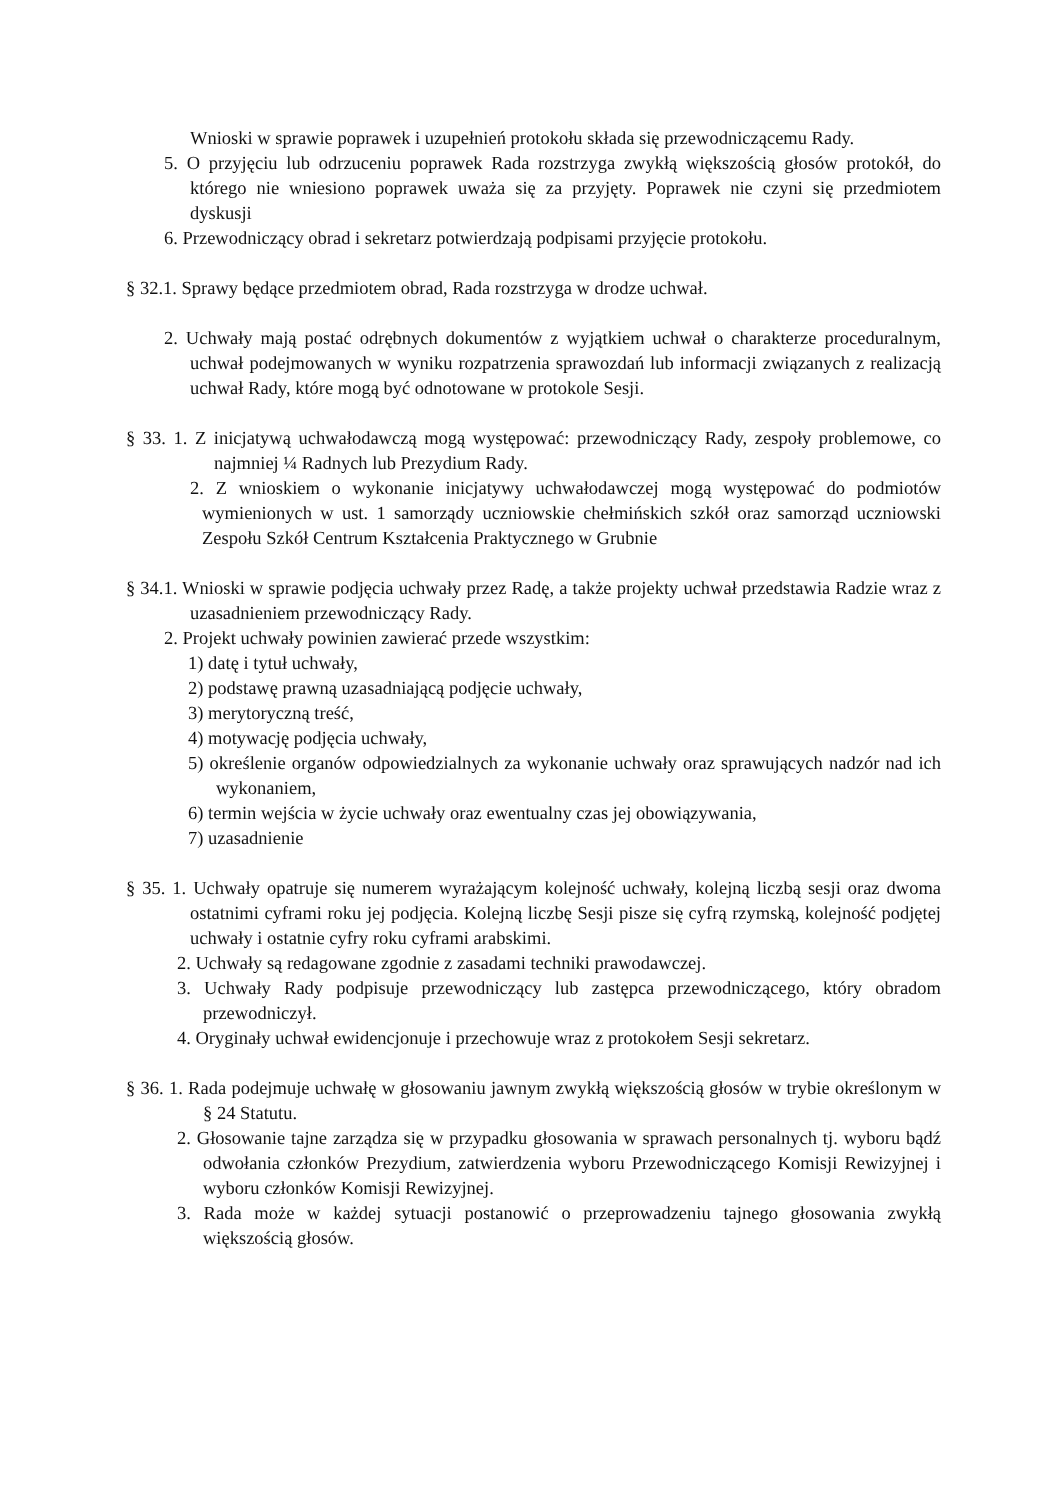Wnioski w sprawie poprawek i uzupełnień protokołu składa się przewodniczącemu Rady.
5. O przyjęciu lub odrzuceniu poprawek Rada rozstrzyga zwykłą większością głosów protokół, do którego nie wniesiono poprawek uważa się za przyjęty. Poprawek nie czyni się przedmiotem dyskusji
6. Przewodniczący obrad i sekretarz potwierdzają podpisami przyjęcie protokołu.
§ 32.1. Sprawy będące przedmiotem obrad, Rada rozstrzyga w drodze uchwał.
2. Uchwały mają postać odrębnych dokumentów z wyjątkiem uchwał o charakterze proceduralnym, uchwał podejmowanych w wyniku rozpatrzenia sprawozdań lub informacji związanych z realizacją uchwał Rady, które mogą być odnotowane w protokole Sesji.
§ 33. 1. Z inicjatywą uchwałodawczą mogą występować: przewodniczący Rady, zespoły problemowe, co najmniej ¼ Radnych lub Prezydium Rady.
2. Z wnioskiem o wykonanie inicjatywy uchwałodawczej mogą występować do podmiotów wymienionych w ust. 1 samorządy uczniowskie chełmińskich szkół oraz samorząd uczniowski Zespołu Szkół Centrum Kształcenia Praktycznego w Grubnie
§ 34.1. Wnioski w sprawie podjęcia uchwały przez Radę, a także projekty uchwał przedstawia Radzie wraz z uzasadnieniem przewodniczący Rady.
2. Projekt uchwały powinien zawierać przede wszystkim:
1) datę i tytuł uchwały,
2) podstawę prawną uzasadniającą podjęcie uchwały,
3) merytoryczną treść,
4) motywację podjęcia uchwały,
5) określenie organów odpowiedzialnych za wykonanie uchwały oraz sprawujących nadzór nad ich wykonaniem,
6) termin wejścia w życie uchwały oraz ewentualny czas jej obowiązywania,
7) uzasadnienie
§ 35. 1. Uchwały opatruje się numerem wyrażającym kolejność uchwały, kolejną liczbą sesji oraz dwoma ostatnimi cyframi roku jej podjęcia. Kolejną liczbę Sesji pisze się cyfrą rzymską, kolejność podjętej uchwały i ostatnie cyfry roku cyframi arabskimi.
2. Uchwały są redagowane zgodnie z zasadami techniki prawodawczej.
3. Uchwały Rady podpisuje przewodniczący lub zastępca przewodniczącego, który obradom przewodniczył.
4. Oryginały uchwał ewidencjonuje i przechowuje wraz z protokołem Sesji sekretarz.
§ 36. 1. Rada podejmuje uchwałę w głosowaniu jawnym zwykłą większością głosów w trybie określonym w § 24 Statutu.
2. Głosowanie tajne zarządza się w przypadku głosowania w sprawach personalnych tj. wyboru bądź odwołania członków Prezydium, zatwierdzenia wyboru Przewodniczącego Komisji Rewizyjnej i wyboru członków Komisji Rewizyjnej.
3. Rada może w każdej sytuacji postanowić o przeprowadzeniu tajnego głosowania zwykłą większością głosów.